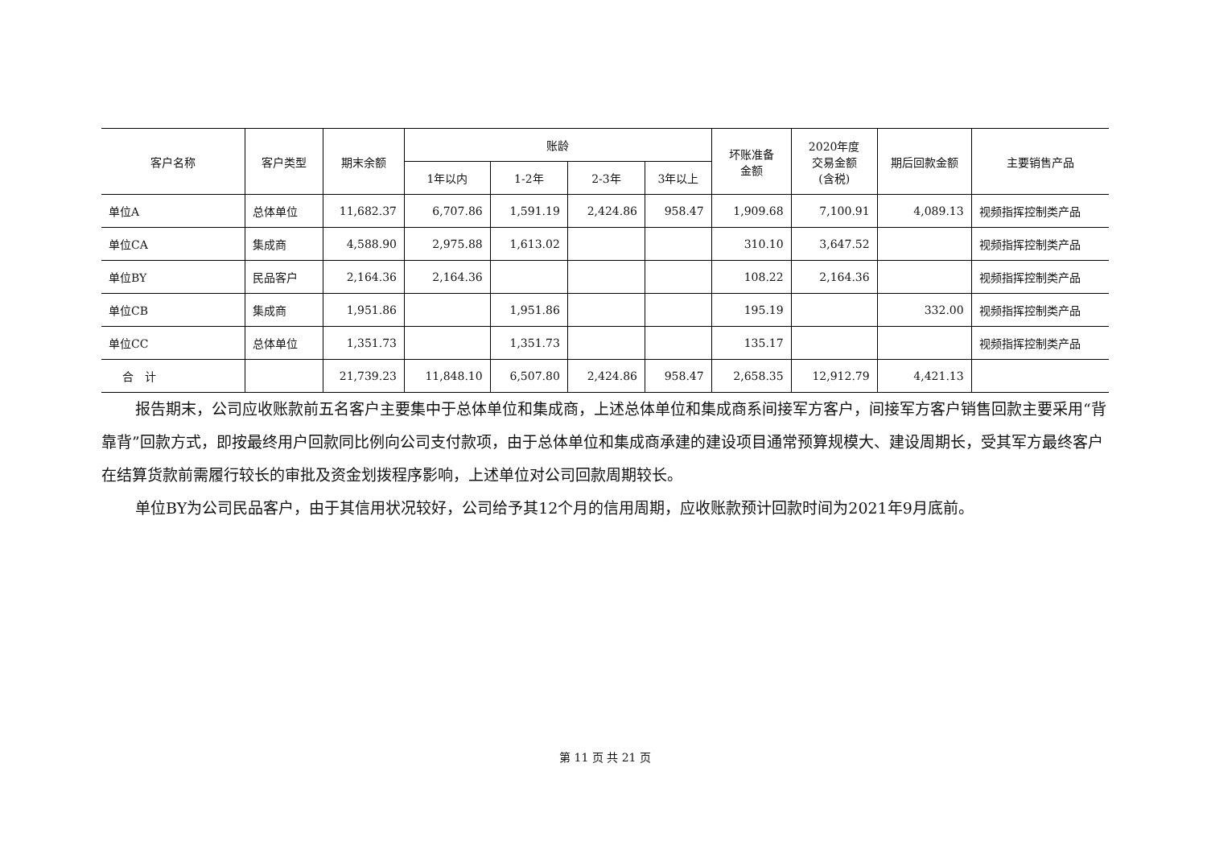| 客户名称 | 客户类型 | 期末余额 | 账龄 | | | | 坏账准备 金额 | 2020年度 交易金额 (含税) | 期后回款金额 | 主要销售产品 |
| --- | --- | --- | --- | --- | --- | --- | --- | --- | --- | --- |
| | | | 1年以内 | 1-2年 | 2-3年 | 3年以上 | | | | |
| 单位A | 总体单位 | 11,682.37 | 6,707.86 | 1,591.19 | 2,424.86 | 958.47 | 1,909.68 | 7,100.91 | 4,089.13 | 视频指挥控制类产品 |
| 单位CA | 集成商 | 4,588.90 | 2,975.88 | 1,613.02 | | | 310.10 | 3,647.52 | | 视频指挥控制类产品 |
| 单位BY | 民品客户 | 2,164.36 | 2,164.36 | | | | 108.22 | 2,164.36 | | 视频指挥控制类产品 |
| 单位CB | 集成商 | 1,951.86 | | 1,951.86 | | | 195.19 | | 332.00 | 视频指挥控制类产品 |
| 单位CC | 总体单位 | 1,351.73 | | 1,351.73 | | | 135.17 | | | 视频指挥控制类产品 |
| 合 计 | | 21,739.23 | 11,848.10 | 6,507.80 | 2,424.86 | 958.47 | 2,658.35 | 12,912.79 | 4,421.13 | |
报告期末，公司应收账款前五名客户主要集中于总体单位和集成商，上述总体单位和集成商系间接军方客户，间接军方客户销售回款主要采用“背靠背”回款方式，即按最终用户回款同比例向公司支付款项，由于总体单位和集成商承建的建设项目通常预算规模大、建设周期长，受其军方最终客户在结算货款前需履行较长的审批及资金划拨程序影响，上述单位对公司回款周期较长。
单位BY为公司民品客户，由于其信用状况较好，公司给予其12个月的信用周期，应收账款预计回款时间为2021年9月底前。
第 11 页 共 21 页